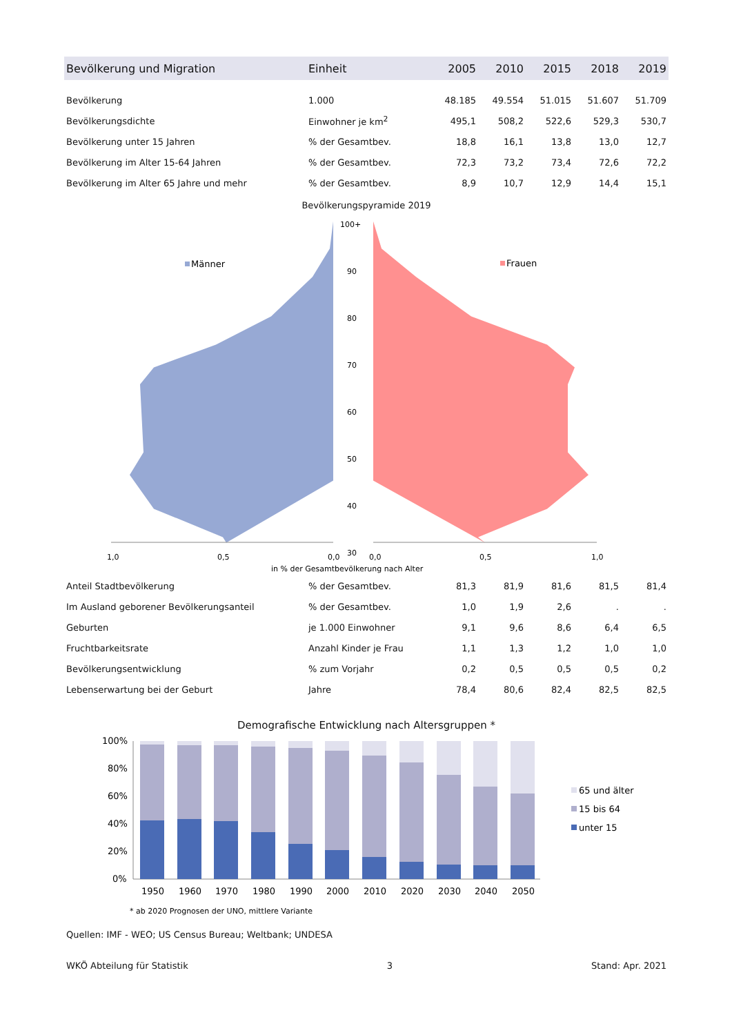| Bevölkerung und Migration | Einheit | 2005 | 2010 | 2015 | 2018 | 2019 |
| --- | --- | --- | --- | --- | --- | --- |
| Bevölkerung | 1.000 | 48.185 | 49.554 | 51.015 | 51.607 | 51.709 |
| Bevölkerungsdichte | Einwohner je km<sup>2</sup> | 495,1 | 508,2 | 522,6 | 529,3 | 530,7 |
| Bevölkerung unter 15 Jahren | % der Gesamtbev. | 18,8 | 16,1 | 13,8 | 13,0 | 12,7 |
| Bevölkerung im Alter 15-64 Jahren | % der Gesamtbev. | 72,3 | 73,2 | 73,4 | 72,6 | 72,2 |
| Bevölkerung im Alter 65 Jahre und mehr | % der Gesamtbev. | 8,9 | 10,7 | 12,9 | 14,4 | 15,1 |
Bevölkerungspyramide 2019
Männer
Frauen
100+
90
80
70
60
50
40
30
1,0
0,5
0,0
0,0
0,5
1,0
in % der Gesamtbevölkerung nach Alter
| Anteil Stadtbevölkerung | % der Gesamtbev. | 81,3 | 81,9 | 81,6 | 81,5 | 81,4 |
| Im Ausland geborener Bevölkerungsanteil | % der Gesamtbev. | 1,0 | 1,9 | 2,6 | . | . |
| Geburten | je 1.000 Einwohner | 9,1 | 9,6 | 8,6 | 6,4 | 6,5 |
| Fruchtbarkeitsrate | Anzahl Kinder je Frau | 1,1 | 1,3 | 1,2 | 1,0 | 1,0 |
| Bevölkerungsentwicklung | % zum Vorjahr | 0,2 | 0,5 | 0,5 | 0,5 | 0,2 |
| Lebenserwartung bei der Geburt | Jahre | 78,4 | 80,6 | 82,4 | 82,5 | 82,5 |
Demografische Entwicklung nach Altersgruppen *
100%
80%
60%
40%
20%
0%
1950
1960
1970
1980
1990
2000
2010
2020
2030
2040
2050
65 und älter
15 bis 64
unter 15
* ab 2020 Prognosen der UNO, mittlere Variante
Quellen: IMF - WEO; US Census Bureau; Weltbank; UNDESA
WKÖ Abteilung für Statistik 3 Stand: Apr. 2021